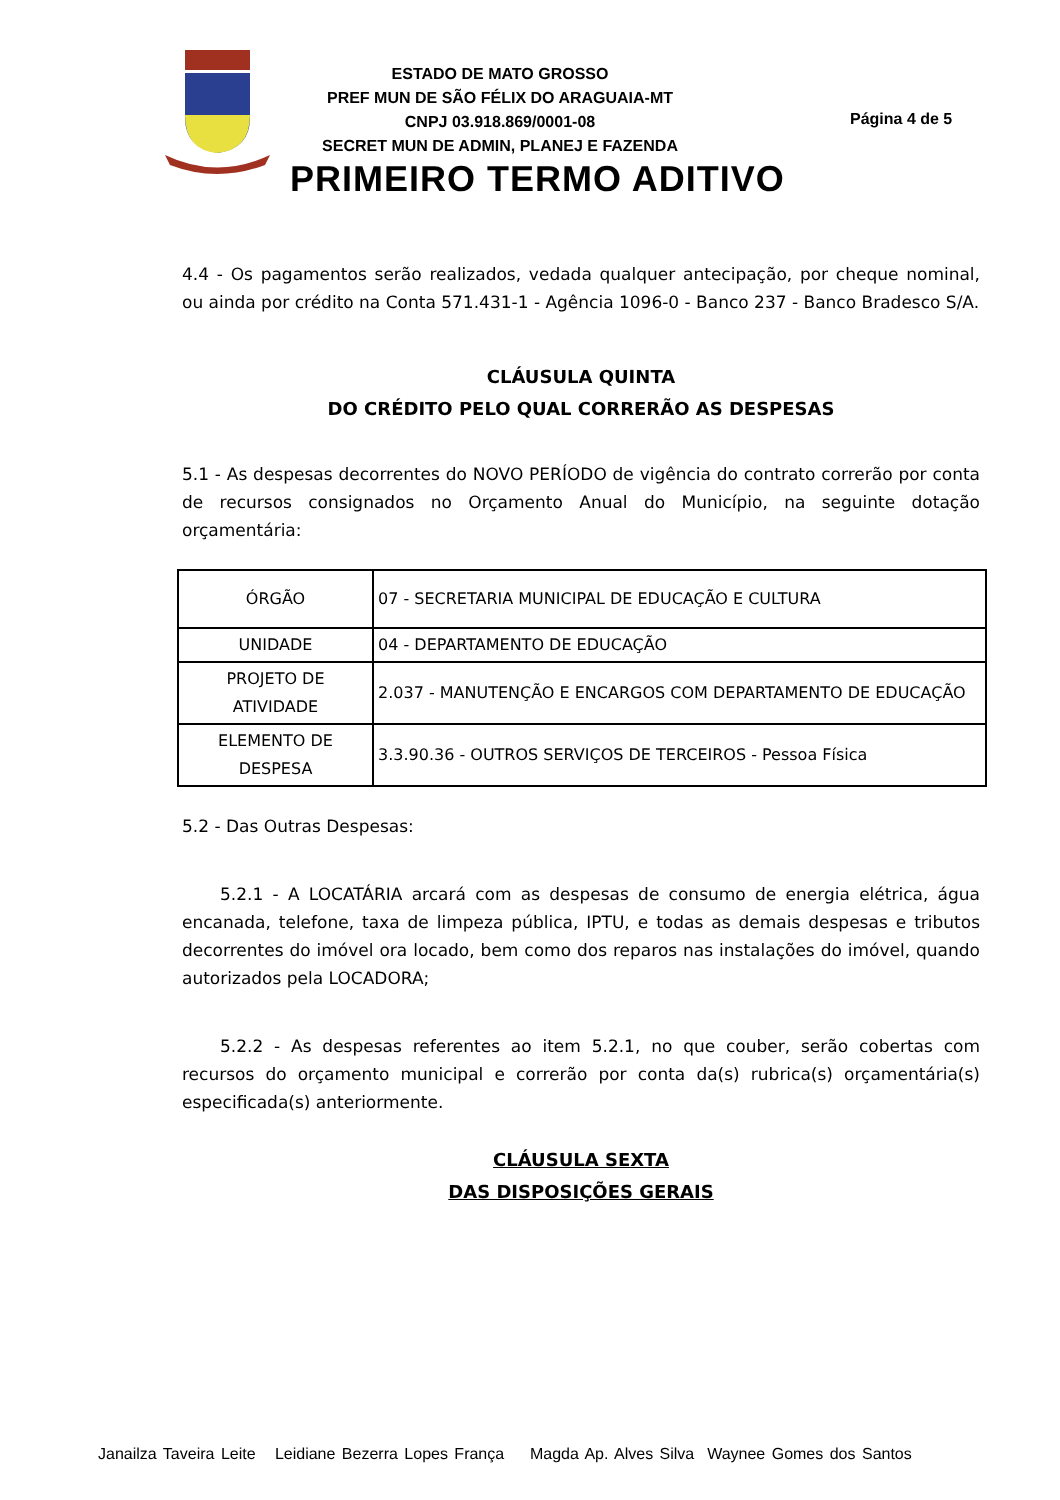ESTADO DE MATO GROSSO
PREF MUN DE SÃO FÉLIX DO ARAGUAIA-MT
CNPJ 03.918.869/0001-08
SECRET MUN DE ADMIN, PLANEJ E FAZENDA
Página 4 de 5
PRIMEIRO TERMO ADITIVO
4.4 - Os pagamentos serão realizados, vedada qualquer antecipação, por cheque nominal, ou ainda por crédito na Conta 571.431-1 - Agência 1096-0 - Banco 237 - Banco Bradesco S/A.
CLÁUSULA QUINTA
DO CRÉDITO PELO QUAL CORRERÃO AS DESPESAS
5.1 - As despesas decorrentes do NOVO PERÍODO de vigência do contrato correrão por conta de recursos consignados no Orçamento Anual do Município, na seguinte dotação orçamentária:
| ÓRGÃO | 07 - SECRETARIA MUNICIPAL DE EDUCAÇÃO E CULTURA |
| UNIDADE | 04 - DEPARTAMENTO DE EDUCAÇÃO |
| PROJETO DE ATIVIDADE | 2.037 - MANUTENÇÃO E ENCARGOS COM DEPARTAMENTO DE EDUCAÇÃO |
| ELEMENTO DE DESPESA | 3.3.90.36 - OUTROS SERVIÇOS DE TERCEIROS - Pessoa Física |
5.2 - Das Outras Despesas:
5.2.1 - A LOCATÁRIA arcará com as despesas de consumo de energia elétrica, água encanada, telefone, taxa de limpeza pública, IPTU, e todas as demais despesas e tributos decorrentes do imóvel ora locado, bem como dos reparos nas instalações do imóvel, quando autorizados pela LOCADORA;
5.2.2 - As despesas referentes ao item 5.2.1, no que couber, serão cobertas com recursos do orçamento municipal e correrão por conta da(s) rubrica(s) orçamentária(s) especificada(s) anteriormente.
CLÁUSULA SEXTA
DAS DISPOSIÇÕES GERAIS
Janailza Taveira Leite Leidiane Bezerra Lopes França Magda Ap. Alves Silva Waynee Gomes dos Santos